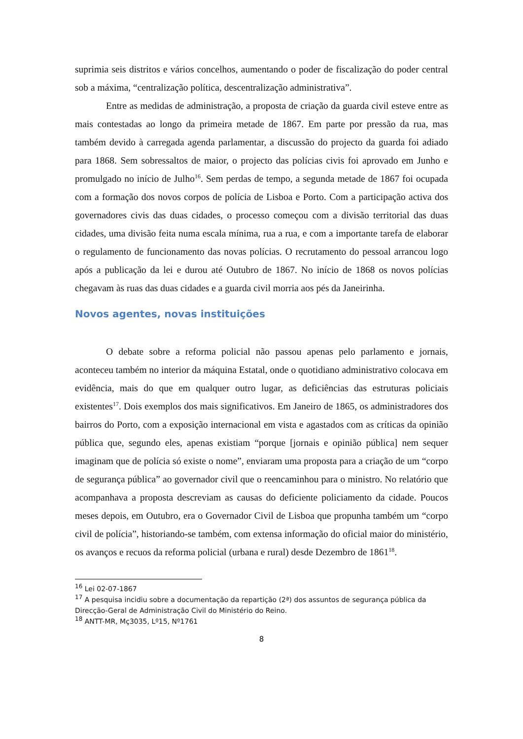suprimia seis distritos e vários concelhos, aumentando o poder de fiscalização do poder central sob a máxima, “centralização política, descentralização administrativa”.
Entre as medidas de administração, a proposta de criação da guarda civil esteve entre as mais contestadas ao longo da primeira metade de 1867. Em parte por pressão da rua, mas também devido à carregada agenda parlamentar, a discussão do projecto da guarda foi adiado para 1868. Sem sobressaltos de maior, o projecto das polícias civis foi aprovado em Junho e promulgado no início de Julho<sup>16</sup>. Sem perdas de tempo, a segunda metade de 1867 foi ocupada com a formação dos novos corpos de polícia de Lisboa e Porto. Com a participação activa dos governadores civis das duas cidades, o processo começou com a divisão territorial das duas cidades, uma divisão feita numa escala mínima, rua a rua, e com a importante tarefa de elaborar o regulamento de funcionamento das novas polícias. O recrutamento do pessoal arrancou logo após a publicação da lei e durou até Outubro de 1867. No início de 1868 os novos polícias chegavam às ruas das duas cidades e a guarda civil morria aos pés da Janeirinha.
Novos agentes, novas instituições
O debate sobre a reforma policial não passou apenas pelo parlamento e jornais, aconteceu também no interior da máquina Estatal, onde o quotidiano administrativo colocava em evidência, mais do que em qualquer outro lugar, as deficiências das estruturas policiais existentes<sup>17</sup>. Dois exemplos dos mais significativos. Em Janeiro de 1865, os administradores dos bairros do Porto, com a exposição internacional em vista e agastados com as críticas da opinião pública que, segundo eles, apenas existiam “porque [jornais e opinião pública] nem sequer imaginam que de polícia só existe o nome”, enviaram uma proposta para a criação de um “corpo de segurança pública” ao governador civil que o reencaminhou para o ministro. No relatório que acompanhava a proposta descreviam as causas do deficiente policiamento da cidade. Poucos meses depois, em Outubro, era o Governador Civil de Lisboa que propunha também um “corpo civil de polícia”, historiando-se também, com extensa informação do oficial maior do ministério, os avanços e recuos da reforma policial (urbana e rural) desde Dezembro de 1861<sup>18</sup>.
<sup>16</sup> Lei 02-07-1867
<sup>17</sup> A pesquisa incidiu sobre a documentação da repartição (2ª) dos assuntos de segurança pública da Direcção-Geral de Administração Civil do Ministério do Reino.
<sup>18</sup> ANTT-MR, Mç3035, Lº15, Nº1761
8